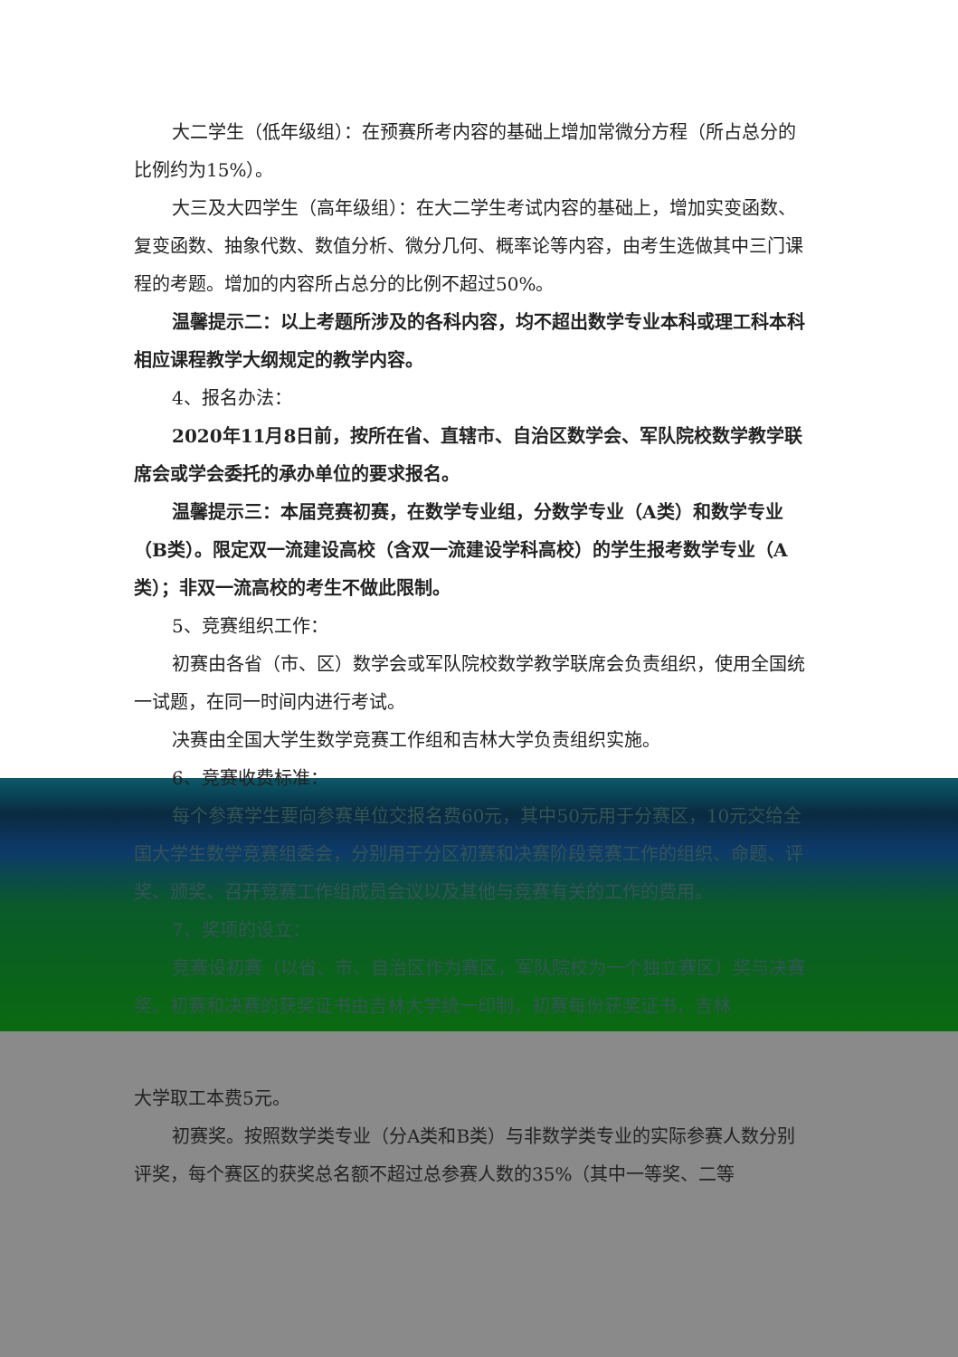大二学生（低年级组）：在预赛所考内容的基础上增加常微分方程（所占总分的比例约为15%）。
大三及大四学生（高年级组）：在大二学生考试内容的基础上，增加实变函数、复变函数、抽象代数、数值分析、微分几何、概率论等内容，由考生选做其中三门课程的考题。增加的内容所占总分的比例不超过50%。
温馨提示二：以上考题所涉及的各科内容，均不超出数学专业本科或理工科本科相应课程教学大纲规定的教学内容。
4、报名办法：
2020年11月8日前，按所在省、直辖市、自治区数学会、军队院校数学教学联席会或学会委托的承办单位的要求报名。
温馨提示三：本届竞赛初赛，在数学专业组，分数学专业（A类）和数学专业（B类）。限定双一流建设高校（含双一流建设学科高校）的学生报考数学专业（A类）；非双一流高校的考生不做此限制。
5、竞赛组织工作：
初赛由各省（市、区）数学会或军队院校数学教学联席会负责组织，使用全国统一试题，在同一时间内进行考试。
决赛由全国大学生数学竞赛工作组和吉林大学负责组织实施。
6、竞赛收费标准：
每个参赛学生要向参赛单位交报名费60元，其中50元用于分赛区，10元交给全国大学生数学竞赛组委会，分别用于分区初赛和决赛阶段竞赛工作的组织、命题、评奖、颁奖、召开竞赛工作组成员会议以及其他与竞赛有关的工作的费用。
7、奖项的设立：
竞赛设初赛（以省、市、自治区作为赛区，军队院校为一个独立赛区）奖与决赛奖。初赛和决赛的获奖证书由吉林大学统一印制，初赛每份获奖证书，吉林
大学取工本费5元。
初赛奖。按照数学类专业（分A类和B类）与非数学类专业的实际参赛人数分别评奖，每个赛区的获奖总名额不超过总参赛人数的35%（其中一等奖、二等